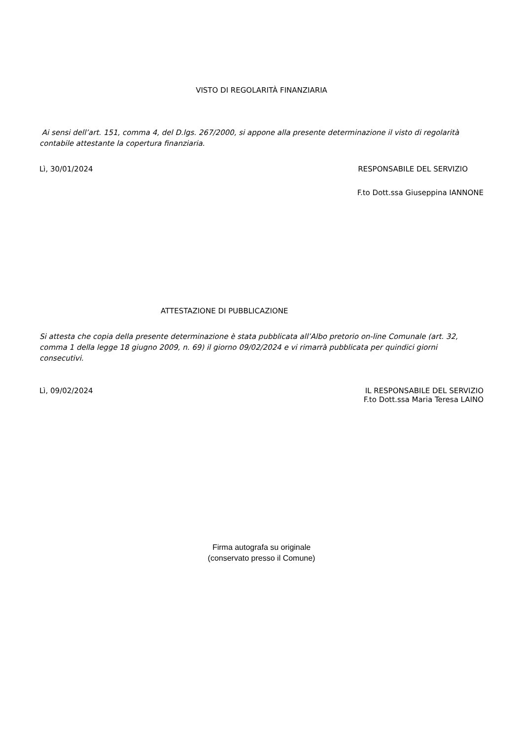VISTO DI REGOLARITÀ FINANZIARIA
Ai sensi dell’art. 151, comma 4, del D.lgs. 267/2000, si appone alla presente determinazione il visto di regolarità contabile attestante la copertura finanziaria.
Lì, 30/01/2024 RESPONSABILE DEL SERVIZIO
F.to Dott.ssa Giuseppina IANNONE
ATTESTAZIONE DI PUBBLICAZIONE
Si attesta che copia della presente determinazione è stata pubblicata all’Albo pretorio on-line Comunale (art. 32, comma 1 della legge 18 giugno 2009, n. 69) il giorno 09/02/2024 e vi rimarrà pubblicata per quindici giorni consecutivi.
Lì, 09/02/2024 IL RESPONSABILE DEL SERVIZIO
F.to Dott.ssa Maria Teresa LAINO
Firma autografa su originale
(conservato presso il Comune)